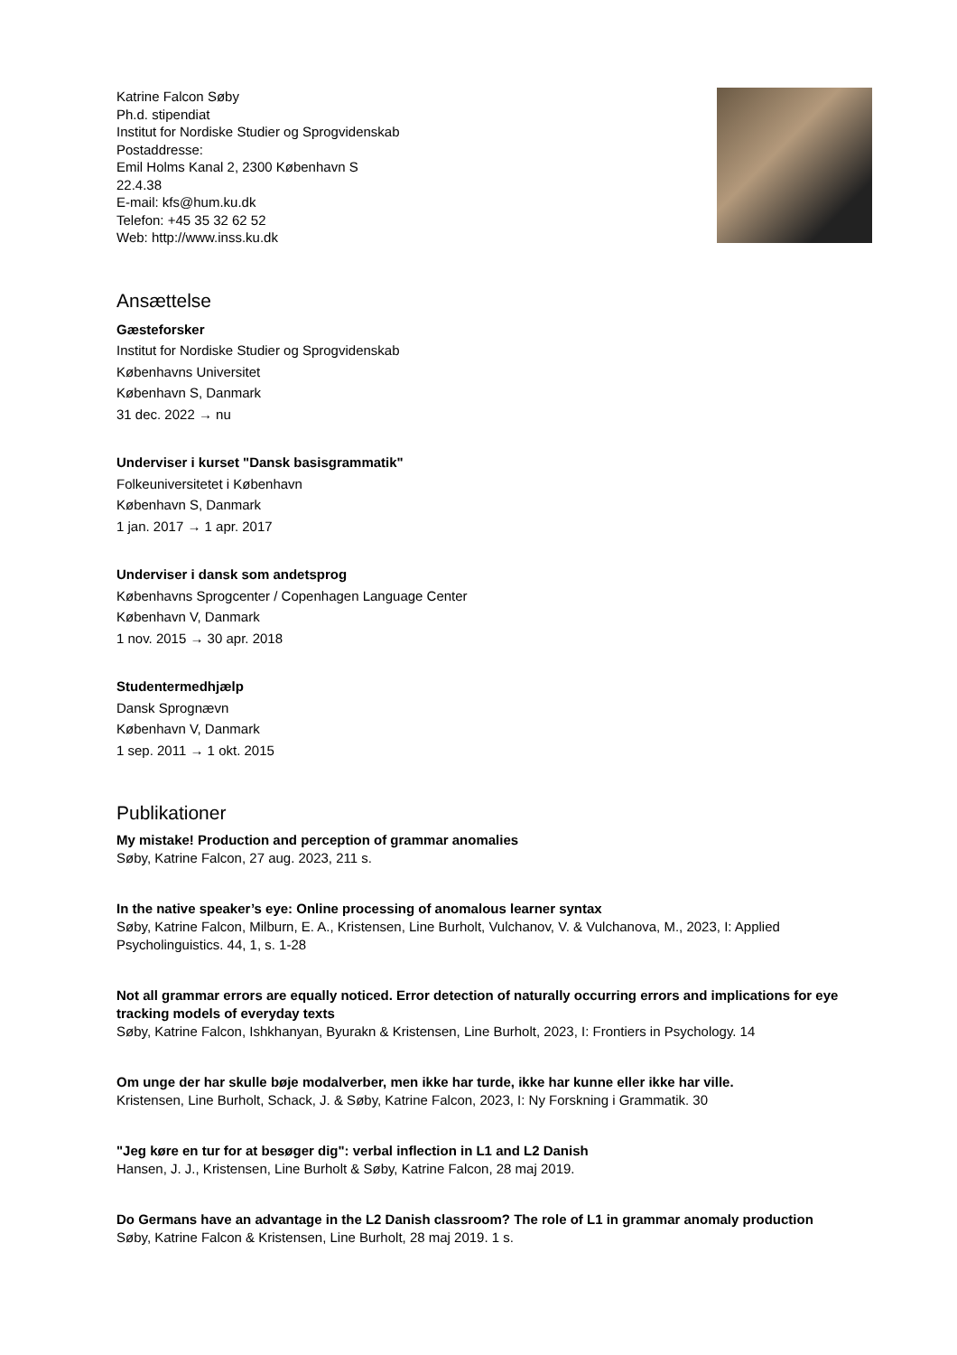Katrine Falcon Søby
Ph.d. stipendiat
Institut for Nordiske Studier og Sprogvidenskab
Postaddresse:
Emil Holms Kanal 2, 2300 København S
22.4.38
E-mail: kfs@hum.ku.dk
Telefon: +45 35 32 62 52
Web: http://www.inss.ku.dk
Ansættelse
Gæsteforsker
Institut for Nordiske Studier og Sprogvidenskab
Københavns Universitet
København S, Danmark
31 dec. 2022 → nu
Underviser i kurset "Dansk basisgrammatik"
Folkeuniversitetet i København
København S, Danmark
1 jan. 2017 → 1 apr. 2017
Underviser i dansk som andetsprog
Københavns Sprogcenter / Copenhagen Language Center
København V, Danmark
1 nov. 2015 → 30 apr. 2018
Studentermedhjælp
Dansk Sprognævn
København V, Danmark
1 sep. 2011 → 1 okt. 2015
Publikationer
My mistake! Production and perception of grammar anomalies
Søby, Katrine Falcon, 27 aug. 2023, 211 s.
In the native speaker’s eye: Online processing of anomalous learner syntax
Søby, Katrine Falcon, Milburn, E. A., Kristensen, Line Burholt, Vulchanov, V. & Vulchanova, M., 2023, I: Applied Psycholinguistics. 44, 1, s. 1-28
Not all grammar errors are equally noticed. Error detection of naturally occurring errors and implications for eye tracking models of everyday texts
Søby, Katrine Falcon, Ishkhanyan, Byurakn & Kristensen, Line Burholt, 2023, I: Frontiers in Psychology. 14
Om unge der har skulle bøje modalverber, men ikke har turde, ikke har kunne eller ikke har ville.
Kristensen, Line Burholt, Schack, J. & Søby, Katrine Falcon, 2023, I: Ny Forskning i Grammatik. 30
"Jeg køre en tur for at besøger dig": verbal inflection in L1 and L2 Danish
Hansen, J. J., Kristensen, Line Burholt & Søby, Katrine Falcon, 28 maj 2019.
Do Germans have an advantage in the L2 Danish classroom? The role of L1 in grammar anomaly production
Søby, Katrine Falcon & Kristensen, Line Burholt, 28 maj 2019. 1 s.